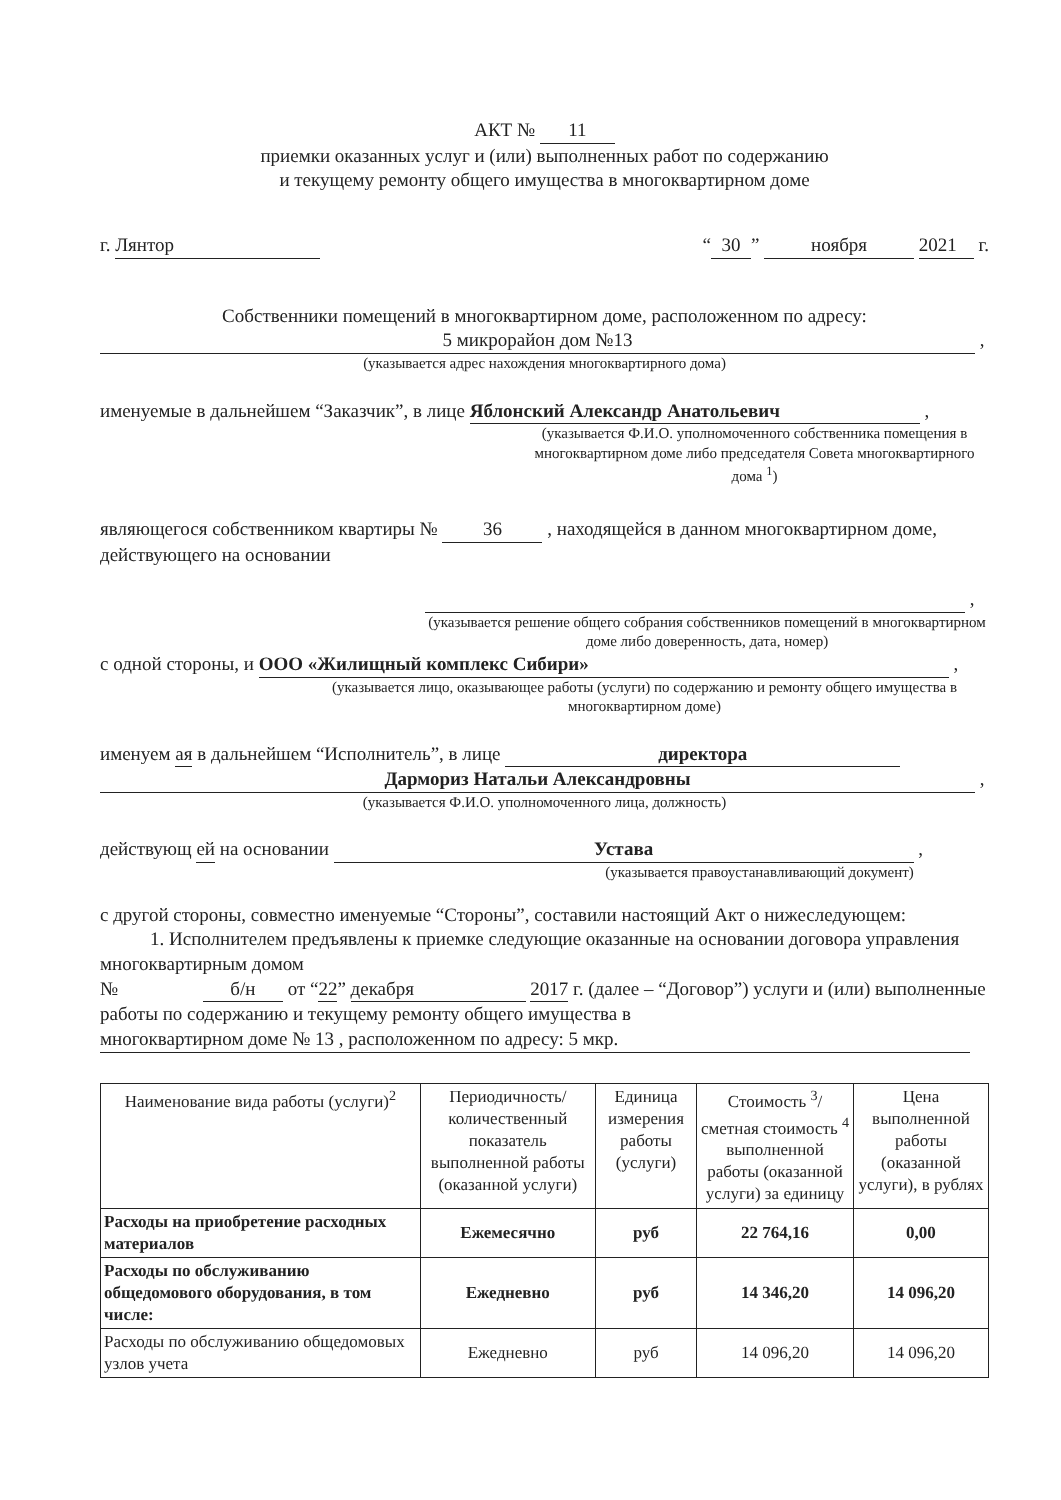АКТ № 11
приемки оказанных услуг и (или) выполненных работ по содержанию
и текущему ремонту общего имущества в многоквартирном доме
г. Лянтор “30” ноября 2021 г.
Собственники помещений в многоквартирном доме, расположенном по адресу:
5 микрорайон дом №13 ,
(указывается адрес нахождения многоквартирного дома)
именуемые в дальнейшем “Заказчик”, в лице Яблонский Александр Анатольевич ,
(указывается Ф.И.О. уполномоченного собственника помещения в многоквартирном доме либо председателя Совета многоквартирного дома <sup>1</sup>)
являющегося собственником квартиры № 36 , находящейся в данном многоквартирном доме, действующего на основании
,
(указывается решение общего собрания собственников помещений в многоквартирном доме либо доверенность, дата, номер)
с одной стороны, и ООО «Жилищный комплекс Сибири» ,
(указывается лицо, оказывающее работы (услуги) по содержанию и ремонту общего имущества в многоквартирном доме)
именуем ая в дальнейшем “Исполнитель”, в лице директора
Дармориз Натальи Александровны ,
(указывается Ф.И.О. уполномоченного лица, должность)
действующ ей на основании Устава ,
(указывается правоустанавливающий документ)
с другой стороны, совместно именуемые “Стороны”, составили настоящий Акт о нижеследующем:
1. Исполнителем предъявлены к приемке следующие оказанные на основании договора управления многоквартирным домом
№ б/н от “22” декабря 2017 г. (далее – “Договор”) услуги и (или) выполненные работы по содержанию и текущему ремонту общего имущества в многоквартирном доме № 13 , расположенном по адресу: 5 мкр.
| Наименование вида работы (услуги)<sup>2</sup> | Периодичность/ количественный показатель выполненной работы (оказанной услуги) | Единица измерения работы (услуги) | Стоимость <sup>3</sup>/ сметная стоимость <sup>4</sup> выполненной работы (оказанной услуги) за единицу | Цена выполненной работы (оказанной услуги), в рублях |
| --- | --- | --- | --- | --- |
| Расходы на приобретение расходных материалов | Ежемесячно | руб | 22 764,16 | 0,00 |
| Расходы по обслуживанию общедомового оборудования, в том числе: | Ежедневно | руб | 14 346,20 | 14 096,20 |
| Расходы по обслуживанию общедомовых узлов учета | Ежедневно | руб | 14 096,20 | 14 096,20 |